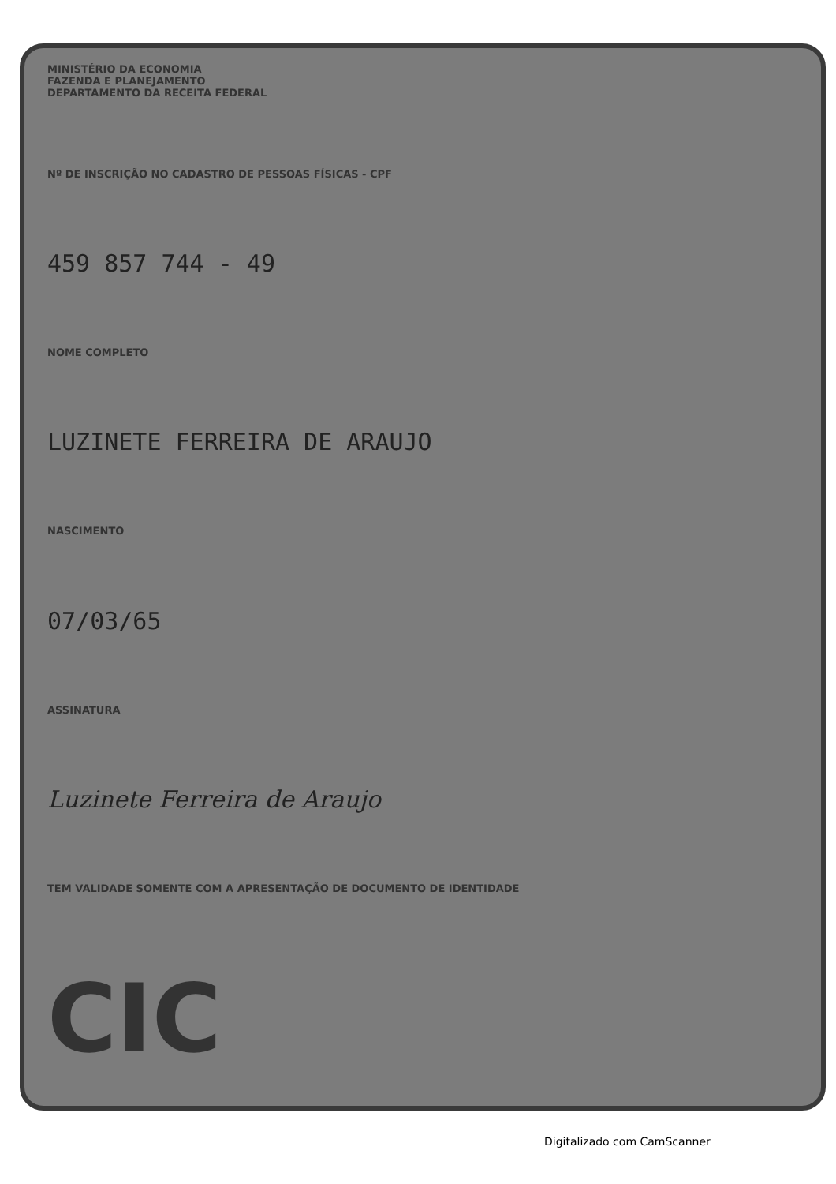MINISTÉRIO DA ECONOMIA
FAZENDA E PLANEJAMENTO
DEPARTAMENTO DA RECEITA FEDERAL
Nº DE INSCRIÇÃO NO CADASTRO DE PESSOAS FÍSICAS - CPF
459 857 744 - 49
NOME COMPLETO
LUZINETE FERREIRA DE ARAUJO
NASCIMENTO
07/03/65
ASSINATURA
Luzinete Ferreira de Araujo
TEM VALIDADE SOMENTE COM A APRESENTAÇÃO DE DOCUMENTO DE IDENTIDADE
CIC
Digitalizado com CamScanner